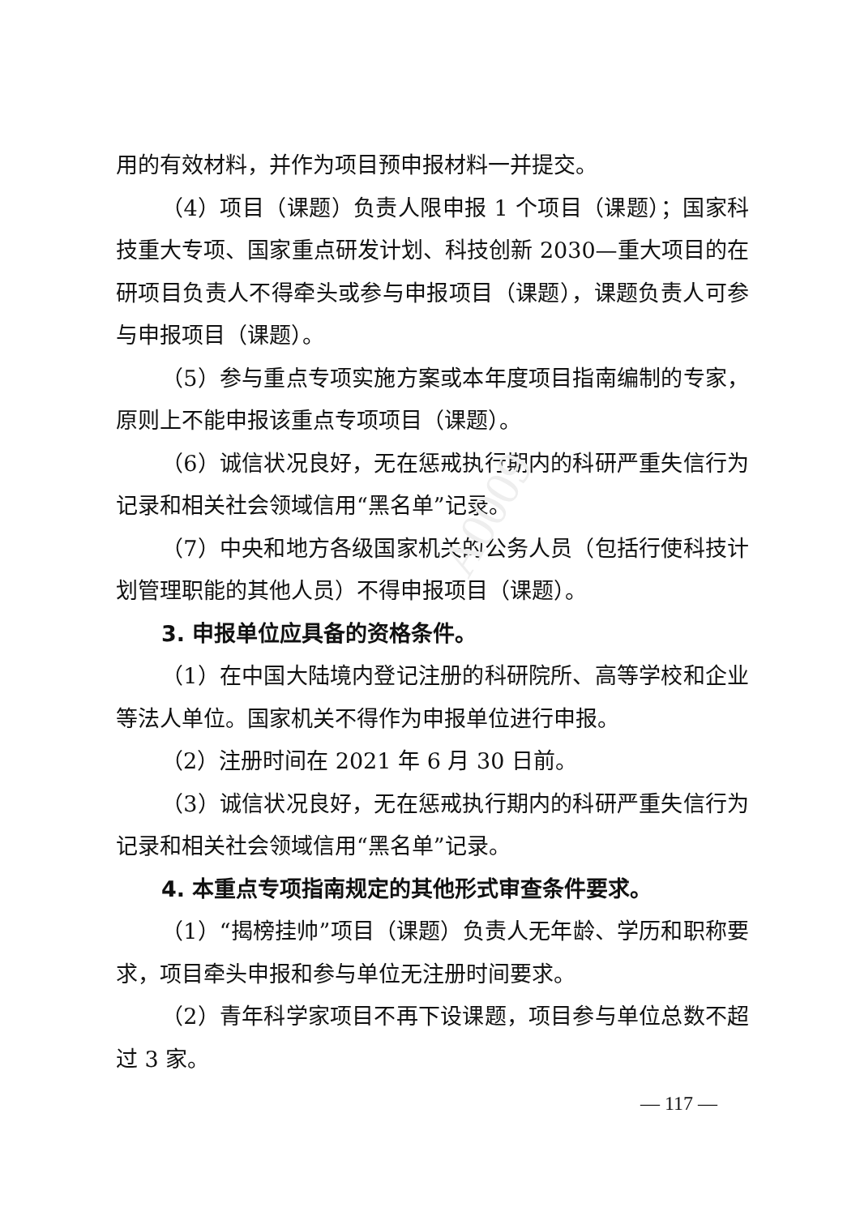A0009
用的有效材料，并作为项目预申报材料一并提交。
（4）项目（课题）负责人限申报 1 个项目（课题）；国家科技重大专项、国家重点研发计划、科技创新 2030—重大项目的在研项目负责人不得牵头或参与申报项目（课题），课题负责人可参与申报项目（课题）。
（5）参与重点专项实施方案或本年度项目指南编制的专家，原则上不能申报该重点专项项目（课题）。
（6）诚信状况良好，无在惩戒执行期内的科研严重失信行为记录和相关社会领域信用“黑名单”记录。
（7）中央和地方各级国家机关的公务人员（包括行使科技计划管理职能的其他人员）不得申报项目（课题）。
3. 申报单位应具备的资格条件。
（1）在中国大陆境内登记注册的科研院所、高等学校和企业等法人单位。国家机关不得作为申报单位进行申报。
（2）注册时间在 2021 年 6 月 30 日前。
（3）诚信状况良好，无在惩戒执行期内的科研严重失信行为记录和相关社会领域信用“黑名单”记录。
4. 本重点专项指南规定的其他形式审查条件要求。
（1）“揭榜挂帅”项目（课题）负责人无年龄、学历和职称要求，项目牵头申报和参与单位无注册时间要求。
（2）青年科学家项目不再下设课题，项目参与单位总数不超过 3 家。
— 117 —